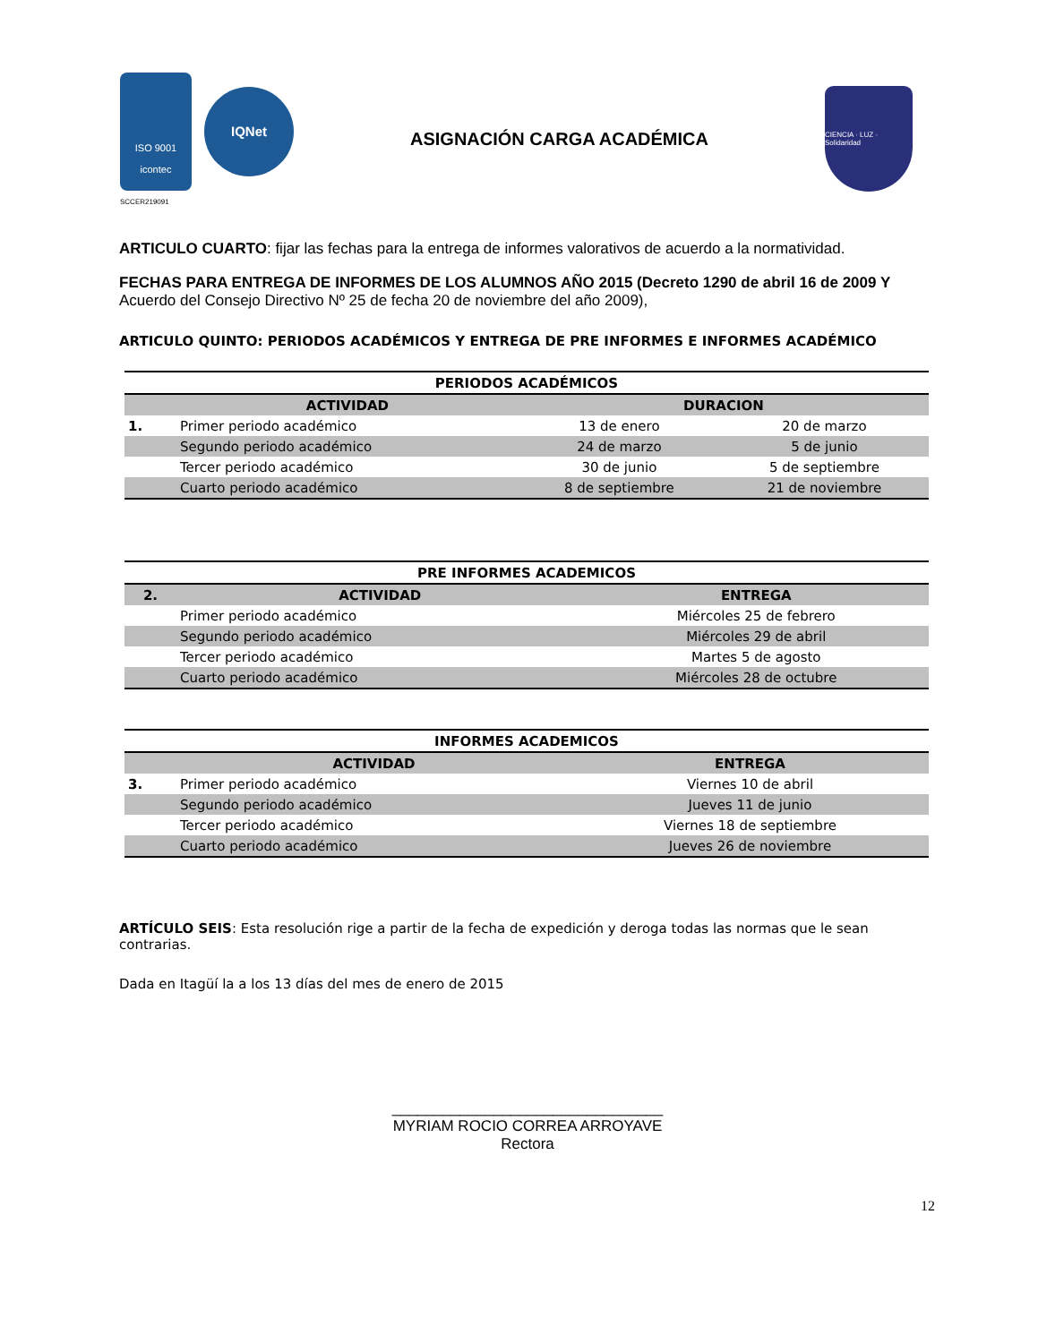ISO 9001
icontec
IQNet
SCCER219091
ASIGNACIÓN CARGA ACADÉMICA
CIENCIA · LUZ · Solidaridad
ARTICULO CUARTO: fijar las fechas para la entrega de informes valorativos de acuerdo a la normatividad.
FECHAS PARA ENTREGA DE INFORMES DE LOS ALUMNOS AÑO 2015 (Decreto 1290 de abril 16 de 2009 Y Acuerdo del Consejo Directivo Nº 25 de fecha 20 de noviembre del año 2009),
ARTICULO QUINTO: PERIODOS ACADÉMICOS Y ENTREGA DE PRE INFORMES E INFORMES ACADÉMICO
| PERIODOS ACADÉMICOS | | | |
| --- | --- | --- | --- |
| | ACTIVIDAD | DURACION | |
| 1. | Primer periodo académico | 13 de enero | 20 de marzo |
| | Segundo periodo académico | 24 de marzo | 5 de junio |
| | Tercer periodo académico | 30 de junio | 5 de septiembre |
| | Cuarto periodo académico | 8 de septiembre | 21 de noviembre |
| PRE INFORMES ACADEMICOS | | |
| --- | --- | --- |
| 2. | ACTIVIDAD | ENTREGA |
| | Primer periodo académico | Miércoles 25 de febrero |
| | Segundo periodo académico | Miércoles 29 de abril |
| | Tercer periodo académico | Martes 5 de agosto |
| | Cuarto periodo académico | Miércoles 28 de octubre |
| INFORMES ACADEMICOS | | |
| --- | --- | --- |
| | ACTIVIDAD | ENTREGA |
| 3. | Primer periodo académico | Viernes 10 de abril |
| | Segundo periodo académico | Jueves 11 de junio |
| | Tercer periodo académico | Viernes 18 de septiembre |
| | Cuarto periodo académico | Jueves 26 de noviembre |
ARTÍCULO SEIS: Esta resolución rige a partir de la fecha de expedición y deroga todas las normas que le sean contrarias.
Dada en Itagüí la a los 13 días del mes de enero de 2015
________________________________
MYRIAM ROCIO CORREA ARROYAVE
Rectora
12